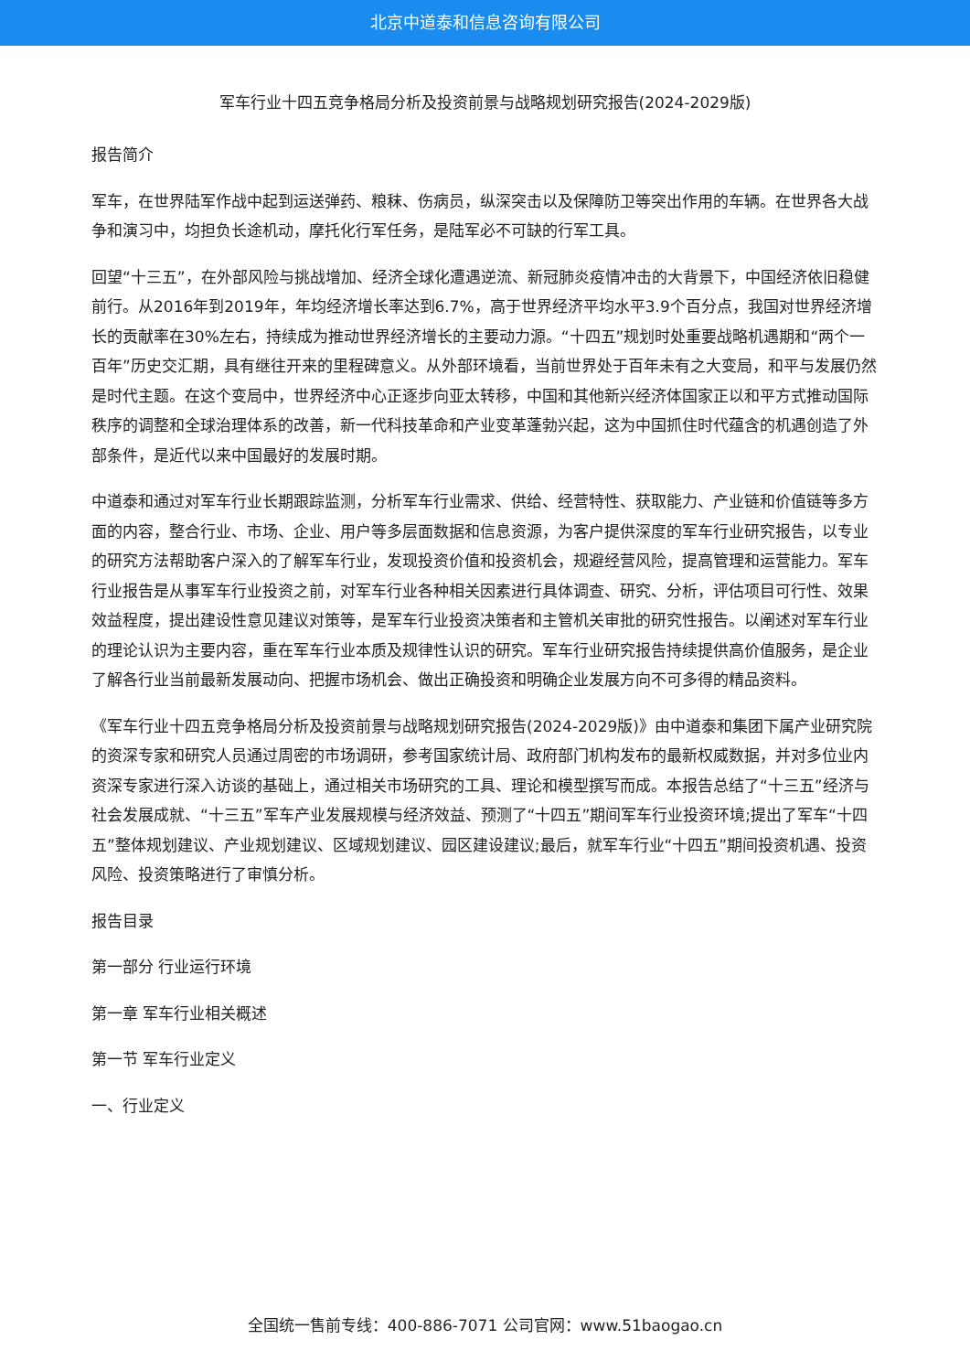北京中道泰和信息咨询有限公司
军车行业十四五竞争格局分析及投资前景与战略规划研究报告(2024-2029版)
报告简介
军车，在世界陆军作战中起到运送弹药、粮秣、伤病员，纵深突击以及保障防卫等突出作用的车辆。在世界各大战争和演习中，均担负长途机动，摩托化行军任务，是陆军必不可缺的行军工具。
回望“十三五”，在外部风险与挑战增加、经济全球化遭遇逆流、新冠肺炎疫情冲击的大背景下，中国经济依旧稳健前行。从2016年到2019年，年均经济增长率达到6.7%，高于世界经济平均水平3.9个百分点，我国对世界经济增长的贡献率在30%左右，持续成为推动世界经济增长的主要动力源。“十四五”规划时处重要战略机遇期和“两个一百年”历史交汇期，具有继往开来的里程碑意义。从外部环境看，当前世界处于百年未有之大变局，和平与发展仍然是时代主题。在这个变局中，世界经济中心正逐步向亚太转移，中国和其他新兴经济体国家正以和平方式推动国际秩序的调整和全球治理体系的改善，新一代科技革命和产业变革蓬勃兴起，这为中国抓住时代蕴含的机遇创造了外部条件，是近代以来中国最好的发展时期。
中道泰和通过对军车行业长期跟踪监测，分析军车行业需求、供给、经营特性、获取能力、产业链和价值链等多方面的内容，整合行业、市场、企业、用户等多层面数据和信息资源，为客户提供深度的军车行业研究报告，以专业的研究方法帮助客户深入的了解军车行业，发现投资价值和投资机会，规避经营风险，提高管理和运营能力。军车行业报告是从事军车行业投资之前，对军车行业各种相关因素进行具体调查、研究、分析，评估项目可行性、效果效益程度，提出建设性意见建议对策等，是军车行业投资决策者和主管机关审批的研究性报告。以阐述对军车行业的理论认识为主要内容，重在军车行业本质及规律性认识的研究。军车行业研究报告持续提供高价值服务，是企业了解各行业当前最新发展动向、把握市场机会、做出正确投资和明确企业发展方向不可多得的精品资料。
《军车行业十四五竞争格局分析及投资前景与战略规划研究报告(2024-2029版)》由中道泰和集团下属产业研究院的资深专家和研究人员通过周密的市场调研，参考国家统计局、政府部门机构发布的最新权威数据，并对多位业内资深专家进行深入访谈的基础上，通过相关市场研究的工具、理论和模型撰写而成。本报告总结了“十三五”经济与社会发展成就、“十三五”军车产业发展规模与经济效益、预测了“十四五”期间军车行业投资环境;提出了军车“十四五”整体规划建议、产业规划建议、区域规划建议、园区建设建议;最后，就军车行业“十四五”期间投资机遇、投资风险、投资策略进行了审慎分析。
报告目录
第一部分 行业运行环境
第一章 军车行业相关概述
第一节 军车行业定义
一、行业定义
全国统一售前专线：400-886-7071 公司官网：www.51baogao.cn